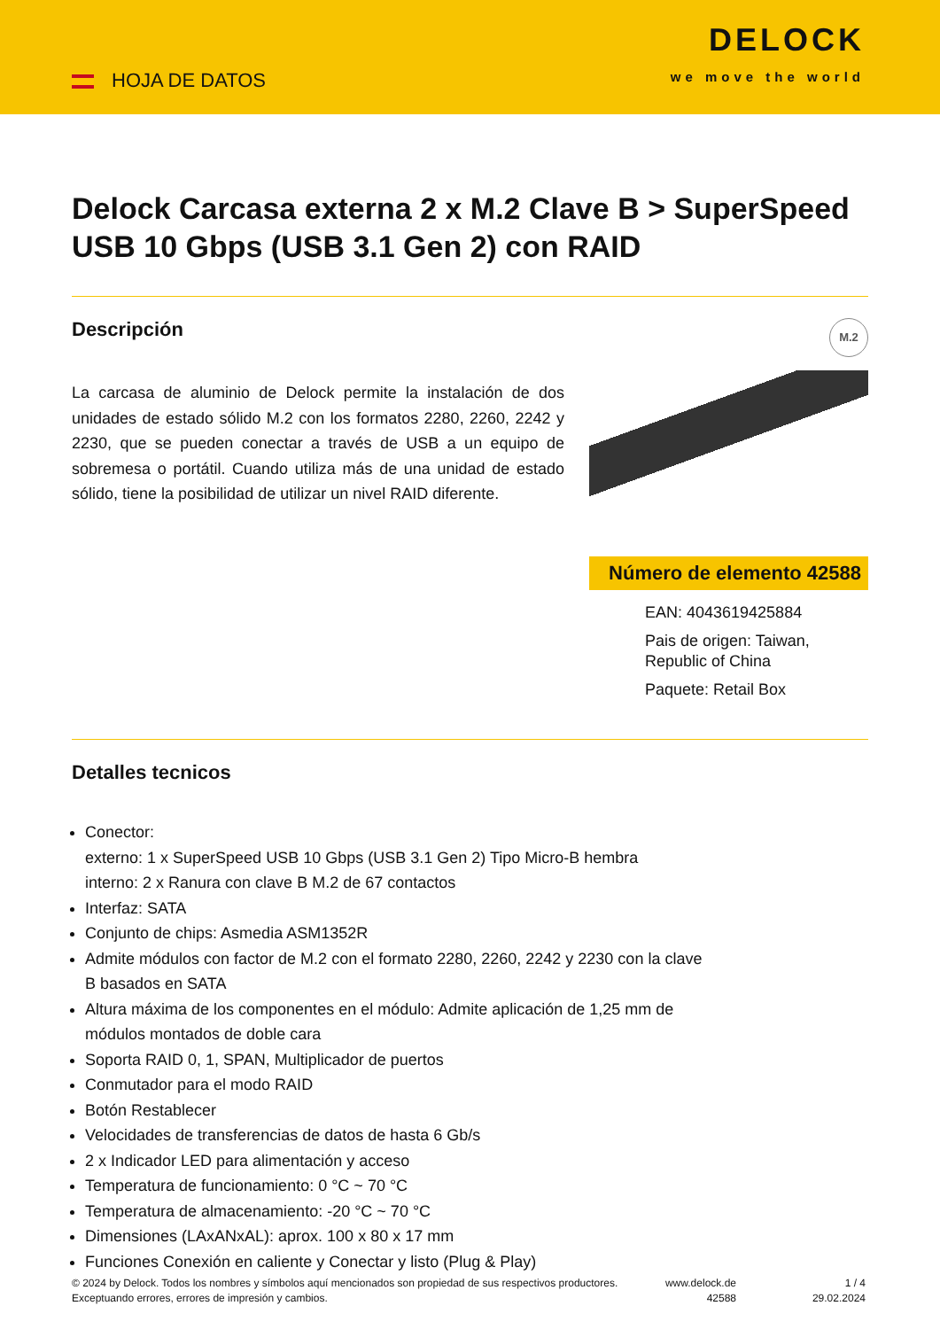HOJA DE DATOS
DELOCK
we move the world
Delock Carcasa externa 2 x M.2 Clave B > SuperSpeed USB 10 Gbps (USB 3.1 Gen 2) con RAID
Descripción
La carcasa de aluminio de Delock permite la instalación de dos unidades de estado sólido M.2 con los formatos 2280, 2260, 2242 y 2230, que se pueden conectar a través de USB a un equipo de sobremesa o portátil. Cuando utiliza más de una unidad de estado sólido, tiene la posibilidad de utilizar un nivel RAID diferente.
M.2
Número de elemento 42588
EAN: 4043619425884
Pais de origen: Taiwan, Republic of China
Paquete: Retail Box
Detalles tecnicos
Conector:
externo: 1 x SuperSpeed USB 10 Gbps (USB 3.1 Gen 2) Tipo Micro-B hembra
interno: 2 x Ranura con clave B M.2 de 67 contactos
Interfaz: SATA
Conjunto de chips: Asmedia ASM1352R
Admite módulos con factor de M.2 con el formato 2280, 2260, 2242 y 2230 con la clave B basados en SATA
Altura máxima de los componentes en el módulo: Admite aplicación de 1,25 mm de módulos montados de doble cara
Soporta RAID 0, 1, SPAN, Multiplicador de puertos
Conmutador para el modo RAID
Botón Restablecer
Velocidades de transferencias de datos de hasta 6 Gb/s
2 x Indicador LED para alimentación y acceso
Temperatura de funcionamiento: 0 °C ~ 70 °C
Temperatura de almacenamiento: -20 °C ~ 70 °C
Dimensiones (LAxANxAL): aprox. 100 x 80 x 17 mm
Funciones Conexión en caliente y Conectar y listo (Plug & Play)
© 2024 by Delock. Todos los nombres y símbolos aquí mencionados son propiedad de sus respectivos productores. Exceptuando errores, errores de impresión y cambios.
www.delock.de
42588
1 / 4
29.02.2024